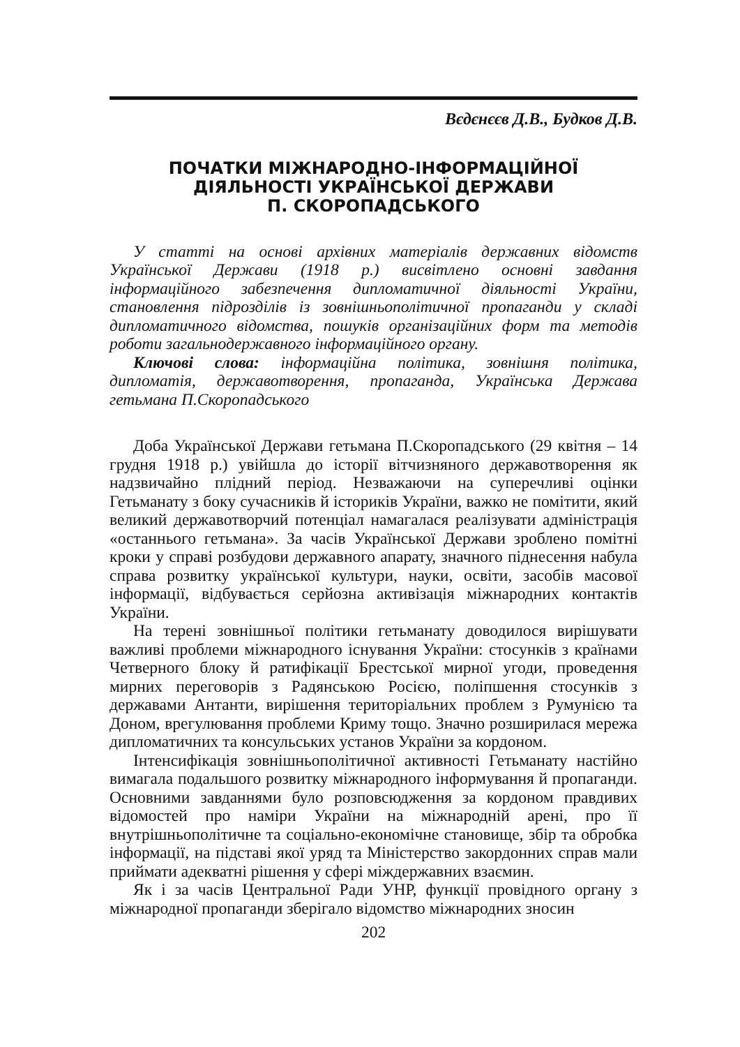Вєдєнєєв Д.В., Будков Д.В.
ПОЧАТКИ МІЖНАРОДНО-ІНФОРМАЦІЙНОЇ
ДІЯЛЬНОСТІ УКРАЇНСЬКОЇ ДЕРЖАВИ
П. СКОРОПАДСЬКОГО
У статті на основі архівних матеріалів державних відомств Української Держави (1918 р.) висвітлено основні завдання інформаційного забезпечення дипломатичної діяльності України, становлення підрозділів із зовнішньополітичної пропаганди у складі дипломатичного відомства, пошуків організаційних форм та методів роботи загальнодержавного інформаційного органу.
Ключові слова: інформаційна політика, зовнішня політика, дипломатія, державотворення, пропаганда, Українська Держава гетьмана П.Скоропадського
Доба Української Держави гетьмана П.Скоропадського (29 квітня – 14 грудня 1918 р.) увійшла до історії вітчизняного державотворення як надзвичайно плідний період. Незважаючи на суперечливі оцінки Гетьманату з боку сучасників й істориків України, важко не помітити, який великий державотворчий потенціал намагалася реалізувати адміністрація «останнього гетьмана». За часів Української Держави зроблено помітні кроки у справі розбудови державного апарату, значного піднесення набула справа розвитку української культури, науки, освіти, засобів масової інформації, відбувається серйозна активізація міжнародних контактів України.
На терені зовнішньої політики гетьманату доводилося вирішувати важливі проблеми міжнародного існування України: стосунків з країнами Четверного блоку й ратифікації Брестської мирної угоди, проведення мирних переговорів з Радянською Росією, поліпшення стосунків з державами Антанти, вирішення територіальних проблем з Румунією та Доном, врегулювання проблеми Криму тощо. Значно розширилася мережа дипломатичних та консульських установ України за кордоном.
Інтенсифікація зовнішньополітичної активності Гетьманату настійно вимагала подальшого розвитку міжнародного інформування й пропаганди. Основними завданнями було розповсюдження за кордоном правдивих відомостей про наміри України на міжнародній арені, про її внутрішньополітичне та соціально-економічне становище, збір та обробка інформації, на підставі якої уряд та Міністерство закордонних справ мали приймати адекватні рішення у сфері міждержавних взаємин.
Як і за часів Центральної Ради УНР, функції провідного органу з міжнародної пропаганди зберігало відомство міжнародних зносин
202